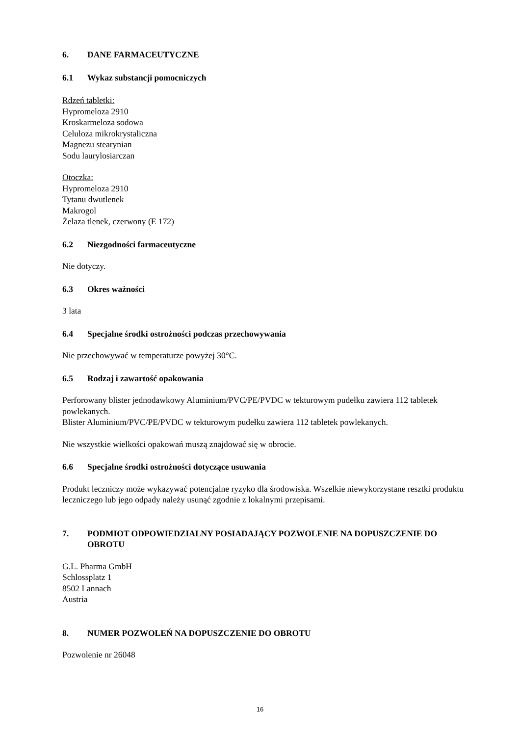6. DANE FARMACEUTYCZNE
6.1 Wykaz substancji pomocniczych
Rdzeń tabletki:
Hypromeloza 2910
Kroskarmeloza sodowa
Celuloza mikrokrystaliczna
Magnezu stearynian
Sodu laurylosiarczan
Otoczka:
Hypromeloza 2910
Tytanu dwutlenek
Makrogol
Żelaza tlenek, czerwony (E 172)
6.2 Niezgodności farmaceutyczne
Nie dotyczy.
6.3 Okres ważności
3 lata
6.4 Specjalne środki ostrożności podczas przechowywania
Nie przechowywać w temperaturze powyżej 30°C.
6.5 Rodzaj i zawartość opakowania
Perforowany blister jednodawkowy Aluminium/PVC/PE/PVDC w tekturowym pudełku zawiera 112 tabletek powlekanych.
Blister Aluminium/PVC/PE/PVDC w tekturowym pudełku zawiera 112 tabletek powlekanych.
Nie wszystkie wielkości opakowań muszą znajdować się w obrocie.
6.6 Specjalne środki ostrożności dotyczące usuwania
Produkt leczniczy może wykazywać potencjalne ryzyko dla środowiska. Wszelkie niewykorzystane resztki produktu leczniczego lub jego odpady należy usunąć zgodnie z lokalnymi przepisami.
7. PODMIOT ODPOWIEDZIALNY POSIADAJĄCY POZWOLENIE NA DOPUSZCZENIE DO OBROTU
G.L. Pharma GmbH
Schlossplatz 1
8502 Lannach
Austria
8. NUMER POZWOLEŃ NA DOPUSZCZENIE DO OBROTU
Pozwolenie nr 26048
16